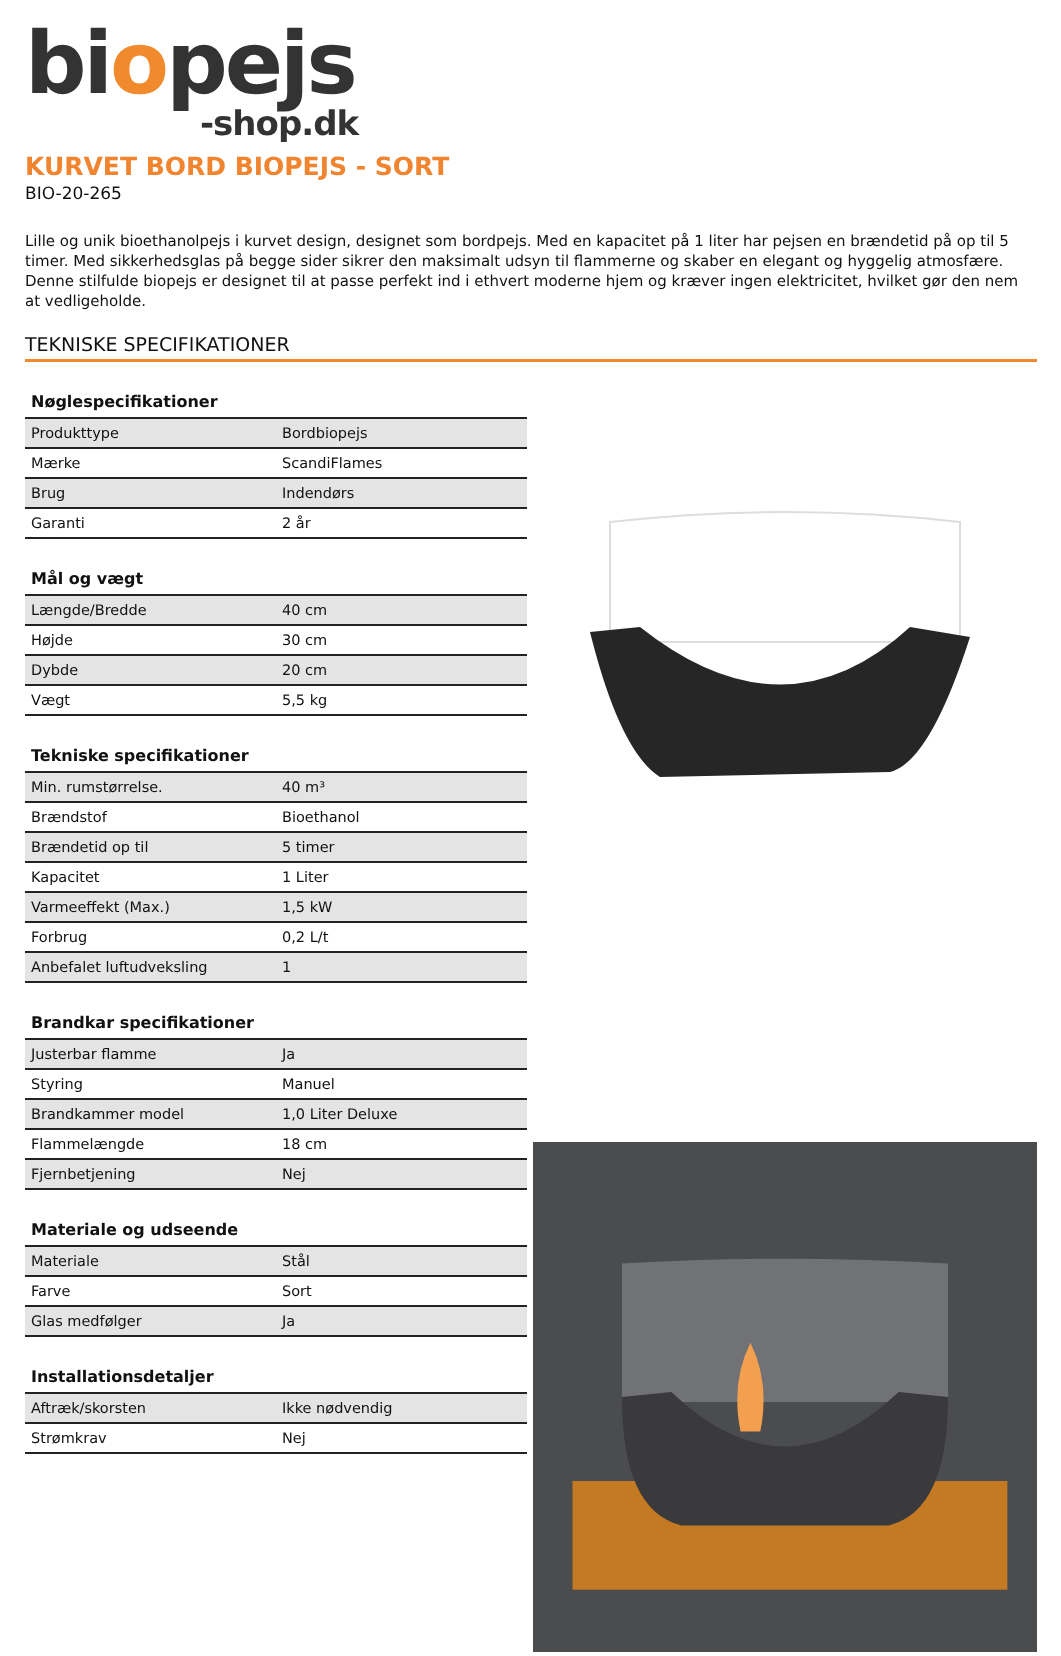biopejs
-shop.dk
KURVET BORD BIOPEJS - SORT
BIO-20-265
Lille og unik bioethanolpejs i kurvet design, designet som bordpejs. Med en kapacitet på 1 liter har pejsen en brændetid på op til 5 timer. Med sikkerhedsglas på begge sider sikrer den maksimalt udsyn til flammerne og skaber en elegant og hyggelig atmosfære. Denne stilfulde biopejs er designet til at passe perfekt ind i ethvert moderne hjem og kræver ingen elektricitet, hvilket gør den nem at vedligeholde.
TEKNISKE SPECIFIKATIONER
| Nøglespecifikationer | |
| --- | --- |
| Produkttype | Bordbiopejs |
| Mærke | ScandiFlames |
| Brug | Indendørs |
| Garanti | 2 år |
| Mål og vægt | |
| --- | --- |
| Længde/Bredde | 40 cm |
| Højde | 30 cm |
| Dybde | 20 cm |
| Vægt | 5,5 kg |
| Tekniske specifikationer | |
| --- | --- |
| Min. rumstørrelse. | 40 m³ |
| Brændstof | Bioethanol |
| Brændetid op til | 5 timer |
| Kapacitet | 1 Liter |
| Varmeeffekt (Max.) | 1,5 kW |
| Forbrug | 0,2 L/t |
| Anbefalet luftudveksling | 1 |
| Brandkar specifikationer | |
| --- | --- |
| Justerbar flamme | Ja |
| Styring | Manuel |
| Brandkammer model | 1,0 Liter Deluxe |
| Flammelængde | 18 cm |
| Fjernbetjening | Nej |
| Materiale og udseende | |
| --- | --- |
| Materiale | Stål |
| Farve | Sort |
| Glas medfølger | Ja |
| Installationsdetaljer | |
| --- | --- |
| Aftræk/skorsten | Ikke nødvendig |
| Strømkrav | Nej |